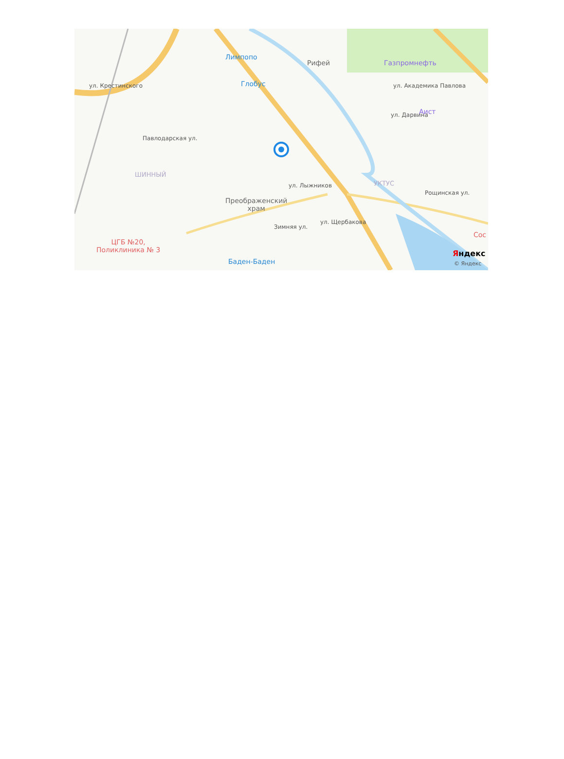Лимпопо
Глобус
Рифей Газпромнефть
ул. Академика Павлова
Аист
Павлодарская ул.
ул. Крестинского
ШИННЫЙ
УКТУС
ул. Лыжников
Преображенский
храм
Зимняя ул.
ул. Щербакова
Рощинская ул.
ул. Дарвина
ЦГБ №20,
Поликлиника № 3
Баден-Баден
Сос
Яндекс
© Яндекс